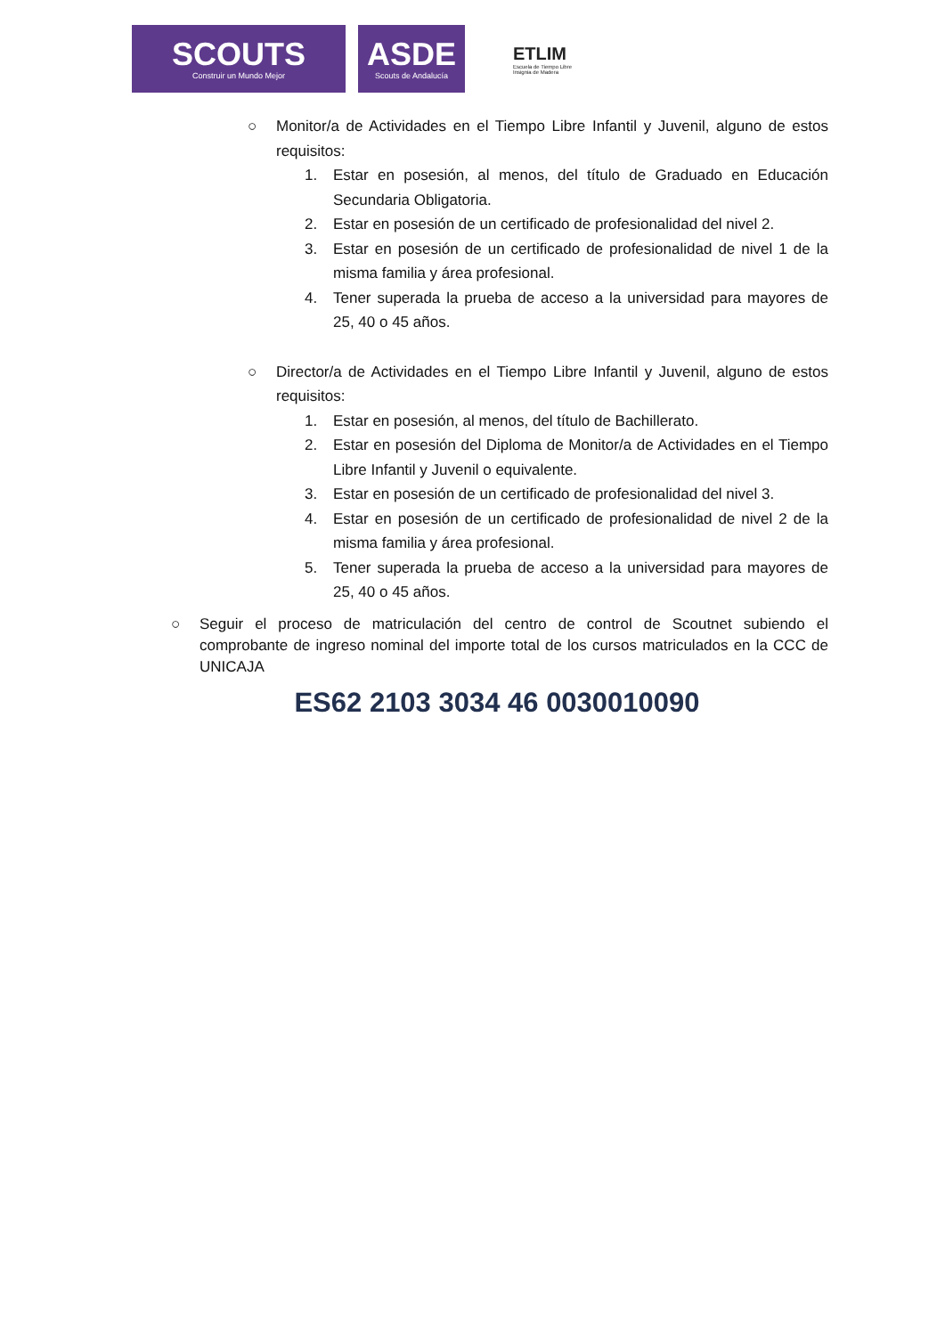SCOUTS
Construir un Mundo Mejor
ASDE
Scouts de Andalucía
ETLIM
Escuela de Tiempo Libre
Insignia de Madera
○ Monitor/a de Actividades en el Tiempo Libre Infantil y Juvenil, alguno de estos requisitos:
1. Estar en posesión, al menos, del título de Graduado en Educación Secundaria Obligatoria.
2. Estar en posesión de un certificado de profesionalidad del nivel 2.
3. Estar en posesión de un certificado de profesionalidad de nivel 1 de la misma familia y área profesional.
4. Tener superada la prueba de acceso a la universidad para mayores de 25, 40 o 45 años.
○ Director/a de Actividades en el Tiempo Libre Infantil y Juvenil, alguno de estos requisitos:
1. Estar en posesión, al menos, del título de Bachillerato.
2. Estar en posesión del Diploma de Monitor/a de Actividades en el Tiempo Libre Infantil y Juvenil o equivalente.
3. Estar en posesión de un certificado de profesionalidad del nivel 3.
4. Estar en posesión de un certificado de profesionalidad de nivel 2 de la misma familia y área profesional.
5. Tener superada la prueba de acceso a la universidad para mayores de 25, 40 o 45 años.
○ Seguir el proceso de matriculación del centro de control de Scoutnet subiendo el comprobante de ingreso nominal del importe total de los cursos matriculados en la CCC de UNICAJA
ES62 2103 3034 46 0030010090